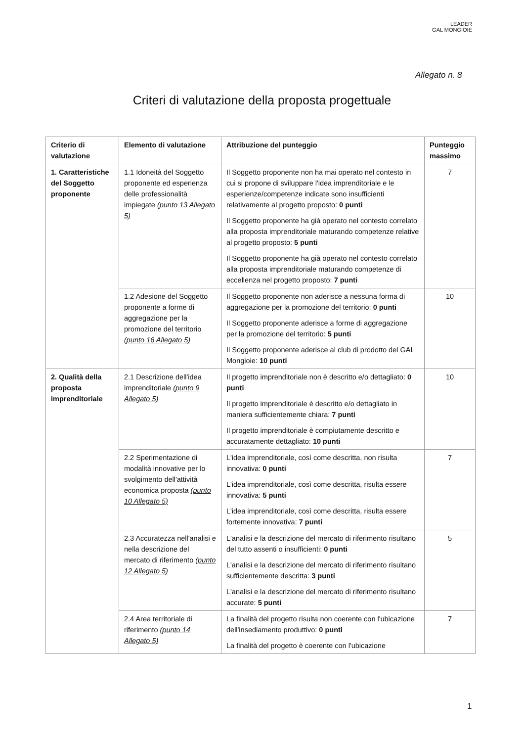LEADER
GAL MONGIOIE
Allegato n. 8
Criteri di valutazione della proposta progettuale
| Criterio di valutazione | Elemento di valutazione | Attribuzione del punteggio | Punteggio massimo |
| --- | --- | --- | --- |
| 1. Caratteristiche del Soggetto proponente | 1.1 Idoneità del Soggetto proponente ed esperienza delle professionalità impiegate (punto 13 Allegato 5) | Il Soggetto proponente non ha mai operato nel contesto in cui si propone di sviluppare l'idea imprenditoriale e le esperienze/competenze indicate sono insufficienti relativamente al progetto proposto: 0 punti Il Soggetto proponente ha già operato nel contesto correlato alla proposta imprenditoriale maturando competenze relative al progetto proposto: 5 punti Il Soggetto proponente ha già operato nel contesto correlato alla proposta imprenditoriale maturando competenze di eccellenza nel progetto proposto: 7 punti | 7 |
| | 1.2 Adesione del Soggetto proponente a forme di aggregazione per la promozione del territorio (punto 16 Allegato 5) | Il Soggetto proponente non aderisce a nessuna forma di aggregazione per la promozione del territorio: 0 punti Il Soggetto proponente aderisce a forme di aggregazione per la promozione del territorio: 5 punti Il Soggetto proponente aderisce al club di prodotto del GAL Mongioie: 10 punti | 10 |
| 2. Qualità della proposta imprenditoriale | 2.1 Descrizione dell'idea imprenditoriale (punto 9 Allegato 5) | Il progetto imprenditoriale non è descritto e/o dettagliato: 0 punti Il progetto imprenditoriale è descritto e/o dettagliato in maniera sufficientemente chiara: 7 punti Il progetto imprenditoriale è compiutamente descritto e accuratamente dettagliato: 10 punti | 10 |
| | 2.2 Sperimentazione di modalità innovative per lo svolgimento dell'attività economica proposta (punto 10 Allegato 5) | L'idea imprenditoriale, così come descritta, non risulta innovativa: 0 punti L'idea imprenditoriale, così come descritta, risulta essere innovativa: 5 punti L'idea imprenditoriale, così come descritta, risulta essere fortemente innovativa: 7 punti | 7 |
| | 2.3 Accuratezza nell'analisi e nella descrizione del mercato di riferimento (punto 12 Allegato 5) | L'analisi e la descrizione del mercato di riferimento risultano del tutto assenti o insufficienti: 0 punti L'analisi e la descrizione del mercato di riferimento risultano sufficientemente descritta: 3 punti L'analisi e la descrizione del mercato di riferimento risultano accurate: 5 punti | 5 |
| | 2.4 Area territoriale di riferimento (punto 14 Allegato 5) | La finalità del progetto risulta non coerente con l'ubicazione dell'insediamento produttivo: 0 punti La finalità del progetto è coerente con l'ubicazione | 7 |
1